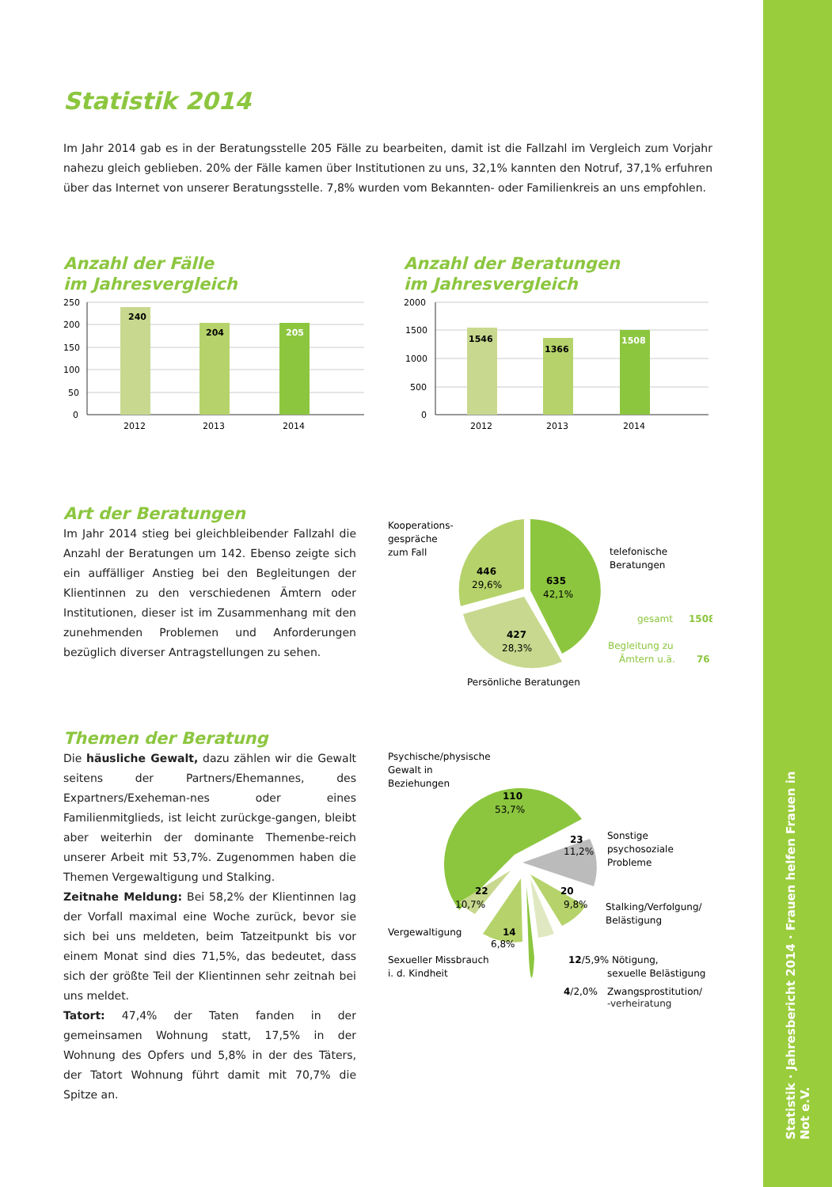Statistik · Jahresbericht 2014 · Frauen helfen Frauen in Not e.V.
Statistik 2014
Im Jahr 2014 gab es in der Beratungsstelle 205 Fälle zu bearbeiten, damit ist die Fallzahl im Vergleich zum Vorjahr nahezu gleich geblieben. 20% der Fälle kamen über Institutionen zu uns, 32,1% kannten den Notruf, 37,1% erfuhren über das Internet von unserer Beratungsstelle. 7,8% wurden vom Bekannten- oder Familienkreis an uns empfohlen.
Anzahl der Fälle
im Jahresvergleich
250
200
150
100
50
0
240
204
205
2012
2013
2014
Anzahl der Beratungen
im Jahresvergleich
2000
1500
1000
500
0
1546
1366
1508
2012
2013
2014
Art der Beratungen
Im Jahr 2014 stieg bei gleichbleibender Fallzahl die Anzahl der Beratungen um 142. Ebenso zeigte sich ein auffälliger Anstieg bei den Begleitungen der Klientinnen zu den verschiedenen Ämtern oder Institutionen, dieser ist im Zusammenhang mit den zunehmenden Problemen und Anforderungen bezüglich diverser Antragstellungen zu sehen.
Kooperations-
gespräche
zum Fall
446
29,6%
635
42,1%
427
28,3%
telefonische
Beratungen
gesamt
1508
Begleitung zu
Ämtern u.ä.
76
Persönliche Beratungen
Themen der Beratung
Die häusliche Gewalt, dazu zählen wir die Gewalt seitens der Partners/Ehemannes, des Expartners/Exeheman-nes oder eines Familienmitglieds, ist leicht zurückge-gangen, bleibt aber weiterhin der dominante Themenbe-reich unserer Arbeit mit 53,7%. Zugenommen haben die Themen Vergewaltigung und Stalking.
Zeitnahe Meldung: Bei 58,2% der Klientinnen lag der Vorfall maximal eine Woche zurück, bevor sie sich bei uns meldeten, beim Tatzeitpunkt bis vor einem Monat sind dies 71,5%, das bedeutet, dass sich der größte Teil der Klientinnen sehr zeitnah bei uns meldet.
Tatort: 47,4% der Taten fanden in der gemeinsamen Wohnung statt, 17,5% in der Wohnung des Opfers und 5,8% in der des Täters, der Tatort Wohnung führt damit mit 70,7% die Spitze an.
Psychische/physische
Gewalt in
Beziehungen
110
53,7%
23
11,2%
Sonstige
psychosoziale
Probleme
20
9,8%
Stalking/Verfolgung/
Belästigung
22
10,7%
Vergewaltigung
14
6,8%
Sexueller Missbrauch
i. d. Kindheit
12/5,9% Nötigung,
sexuelle Belästigung
4/2,0%
Zwangsprostitution/
-verheiratung